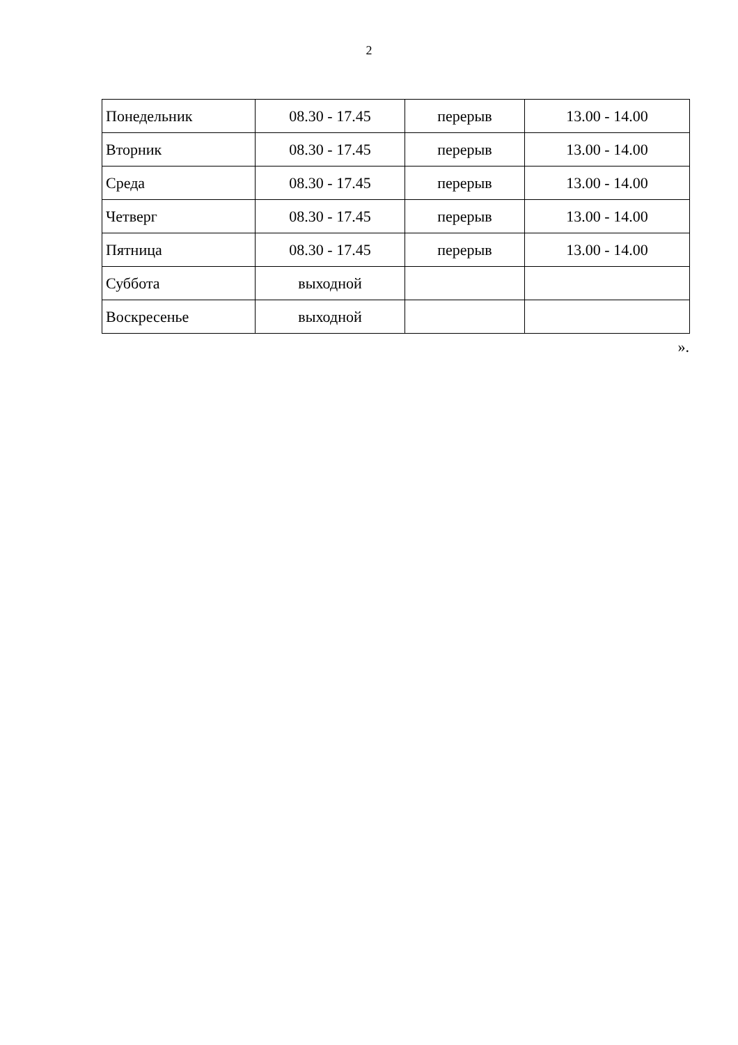2
| Понедельник | 08.30 - 17.45 | перерыв | 13.00 - 14.00 |
| Вторник | 08.30 - 17.45 | перерыв | 13.00 - 14.00 |
| Среда | 08.30 - 17.45 | перерыв | 13.00 - 14.00 |
| Четверг | 08.30 - 17.45 | перерыв | 13.00 - 14.00 |
| Пятница | 08.30 - 17.45 | перерыв | 13.00 - 14.00 |
| Суббота | выходной | | |
| Воскресенье | выходной | | |
».